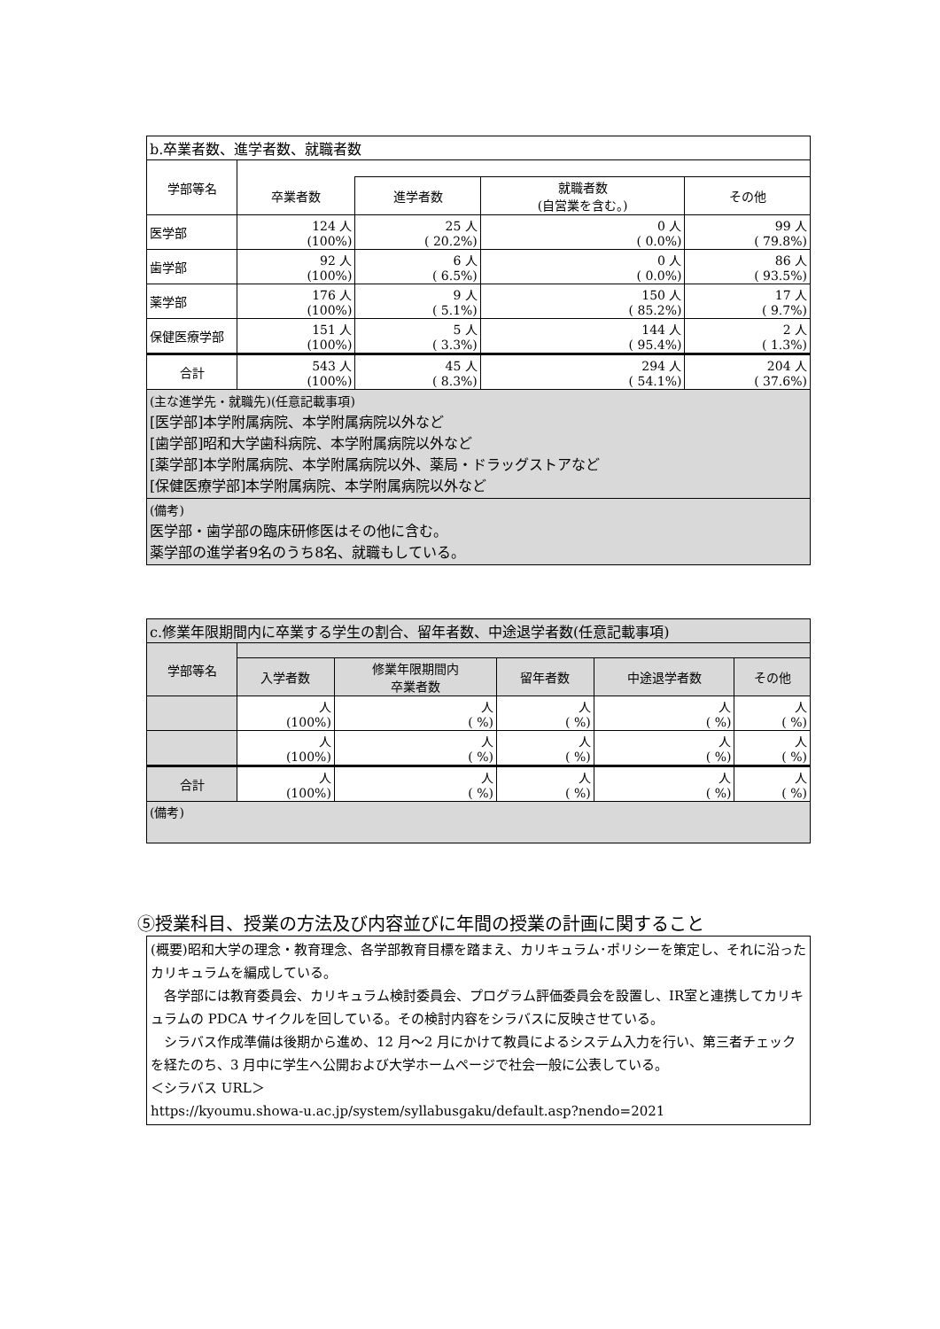| b.卒業者数、進学者数、就職者数 | | | | |
| 学部等名 | | | | |
| | 卒業者数 | 進学者数 | 就職者数 (自営業を含む。) | その他 |
| 医学部 | 124 人 (100%) | 25 人 ( 20.2%) | 0 人 ( 0.0%) | 99 人 ( 79.8%) |
| 歯学部 | 92 人 (100%) | 6 人 ( 6.5%) | 0 人 ( 0.0%) | 86 人 ( 93.5%) |
| 薬学部 | 176 人 (100%) | 9 人 ( 5.1%) | 150 人 ( 85.2%) | 17 人 ( 9.7%) |
| 保健医療学部 | 151 人 (100%) | 5 人 ( 3.3%) | 144 人 ( 95.4%) | 2 人 ( 1.3%) |
| 合計 | 543 人 (100%) | 45 人 ( 8.3%) | 294 人 ( 54.1%) | 204 人 ( 37.6%) |
| (主な進学先・就職先)(任意記載事項) [医学部]本学附属病院、本学附属病院以外など [歯学部]昭和大学歯科病院、本学附属病院以外など [薬学部]本学附属病院、本学附属病院以外、薬局・ドラッグストアなど [保健医療学部]本学附属病院、本学附属病院以外など | | | | |
| (備考) 医学部・歯学部の臨床研修医はその他に含む。 薬学部の進学者9名のうち8名、就職もしている。 | | | | |
| c.修業年限期間内に卒業する学生の割合、留年者数、中途退学者数(任意記載事項) | | | | | |
| 学部等名 | | | | | |
| | 入学者数 | 修業年限期間内 卒業者数 | 留年者数 | 中途退学者数 | その他 |
| | 人 (100%) | 人 ( %) | 人 ( %) | 人 ( %) | 人 ( %) |
| | 人 (100%) | 人 ( %) | 人 ( %) | 人 ( %) | 人 ( %) |
| 合計 | 人 (100%) | 人 ( %) | 人 ( %) | 人 ( %) | 人 ( %) |
| (備考) | | | | | |
⑤授業科目、授業の方法及び内容並びに年間の授業の計画に関すること
(概要)昭和大学の理念・教育理念、各学部教育目標を踏まえ、カリキュラム･ポリシーを策定し、それに沿ったカリキュラムを編成している。
　各学部には教育委員会、カリキュラム検討委員会、プログラム評価委員会を設置し、IR室と連携してカリキュラムの PDCA サイクルを回している。その検討内容をシラバスに反映させている。
　シラバス作成準備は後期から進め、12 月～2 月にかけて教員によるシステム入力を行い、第三者チェックを経たのち、3 月中に学生へ公開および大学ホームページで社会一般に公表している。
＜シラバス URL＞
https://kyoumu.showa-u.ac.jp/system/syllabusgaku/default.asp?nendo=2021